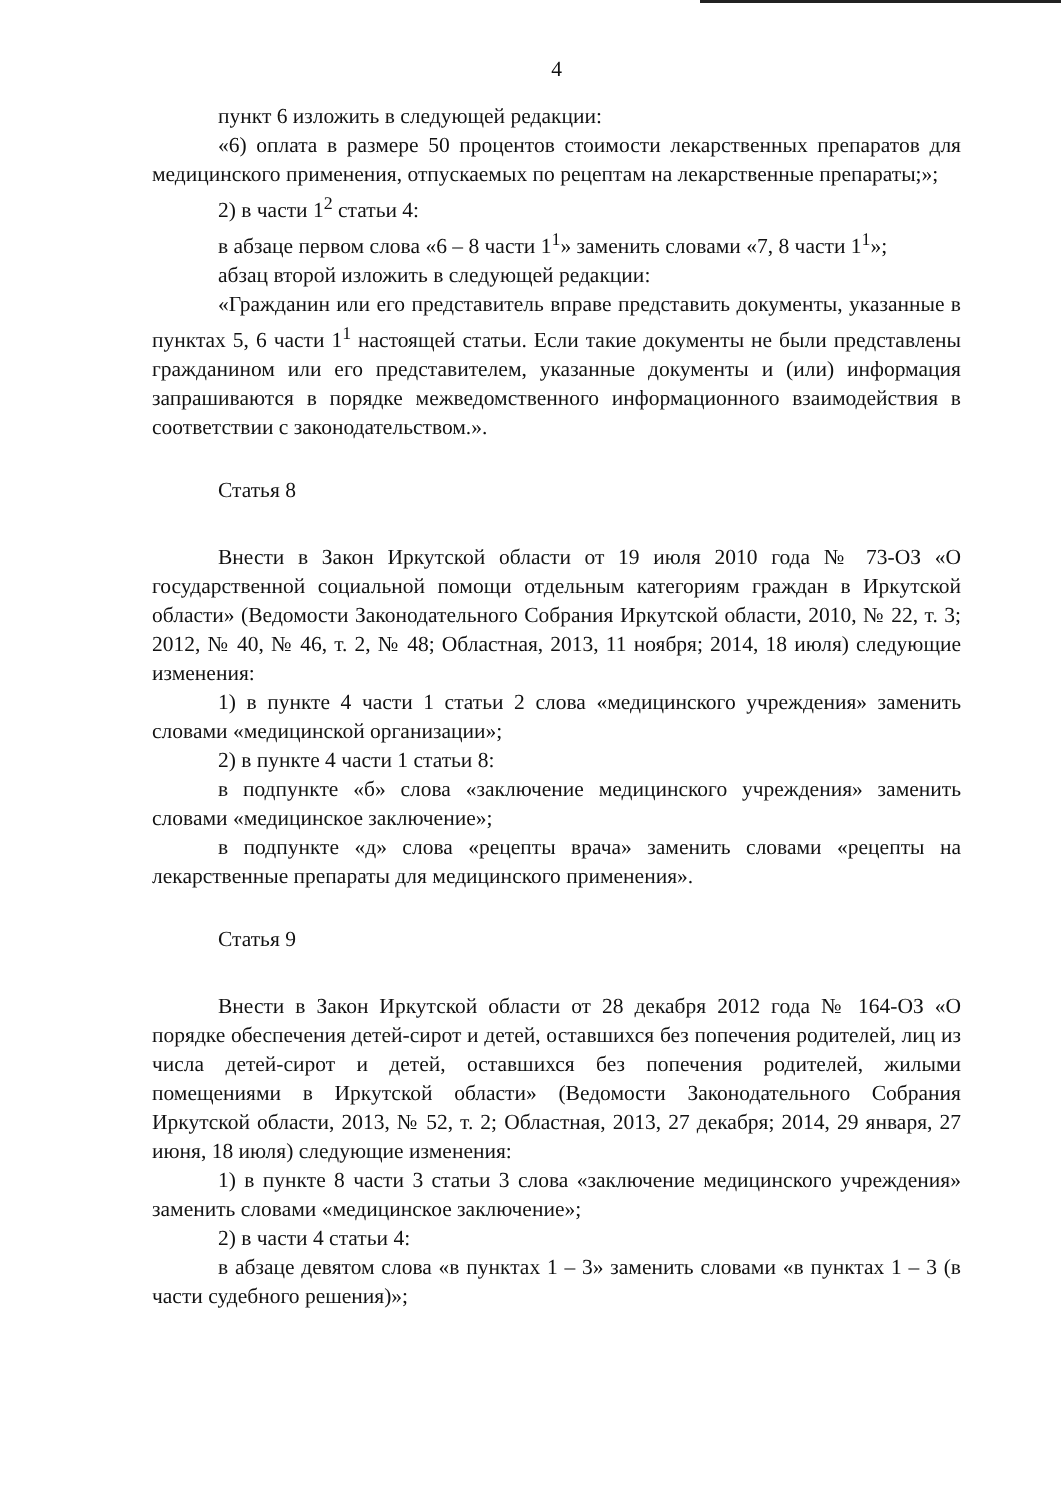4
пункт 6 изложить в следующей редакции:
«6) оплата в размере 50 процентов стоимости лекарственных препаратов для медицинского применения, отпускаемых по рецептам на лекарственные препараты;»;
2) в части 1<sup>2</sup> статьи 4:
в абзаце первом слова «6 – 8 части 1<sup>1</sup>» заменить словами «7, 8 части 1<sup>1</sup>»;
абзац второй изложить в следующей редакции:
«Гражданин или его представитель вправе представить документы, указанные в пунктах 5, 6 части 1<sup>1</sup> настоящей статьи. Если такие документы не были представлены гражданином или его представителем, указанные документы и (или) информация запрашиваются в порядке межведомственного информационного взаимодействия в соответствии с законодательством.».
Статья 8
Внести в Закон Иркутской области от 19 июля 2010 года № 73-ОЗ «О государственной социальной помощи отдельным категориям граждан в Иркутской области» (Ведомости Законодательного Собрания Иркутской области, 2010, № 22, т. 3; 2012, № 40, № 46, т. 2, № 48; Областная, 2013, 11 ноября; 2014, 18 июля) следующие изменения:
1) в пункте 4 части 1 статьи 2 слова «медицинского учреждения» заменить словами «медицинской организации»;
2) в пункте 4 части 1 статьи 8:
в подпункте «б» слова «заключение медицинского учреждения» заменить словами «медицинское заключение»;
в подпункте «д» слова «рецепты врача» заменить словами «рецепты на лекарственные препараты для медицинского применения».
Статья 9
Внести в Закон Иркутской области от 28 декабря 2012 года № 164-ОЗ «О порядке обеспечения детей-сирот и детей, оставшихся без попечения родителей, лиц из числа детей-сирот и детей, оставшихся без попечения родителей, жилыми помещениями в Иркутской области» (Ведомости Законодательного Собрания Иркутской области, 2013, № 52, т. 2; Областная, 2013, 27 декабря; 2014, 29 января, 27 июня, 18 июля) следующие изменения:
1) в пункте 8 части 3 статьи 3 слова «заключение медицинского учреждения» заменить словами «медицинское заключение»;
2) в части 4 статьи 4:
в абзаце девятом слова «в пунктах 1 – 3» заменить словами «в пунктах 1 – 3 (в части судебного решения)»;